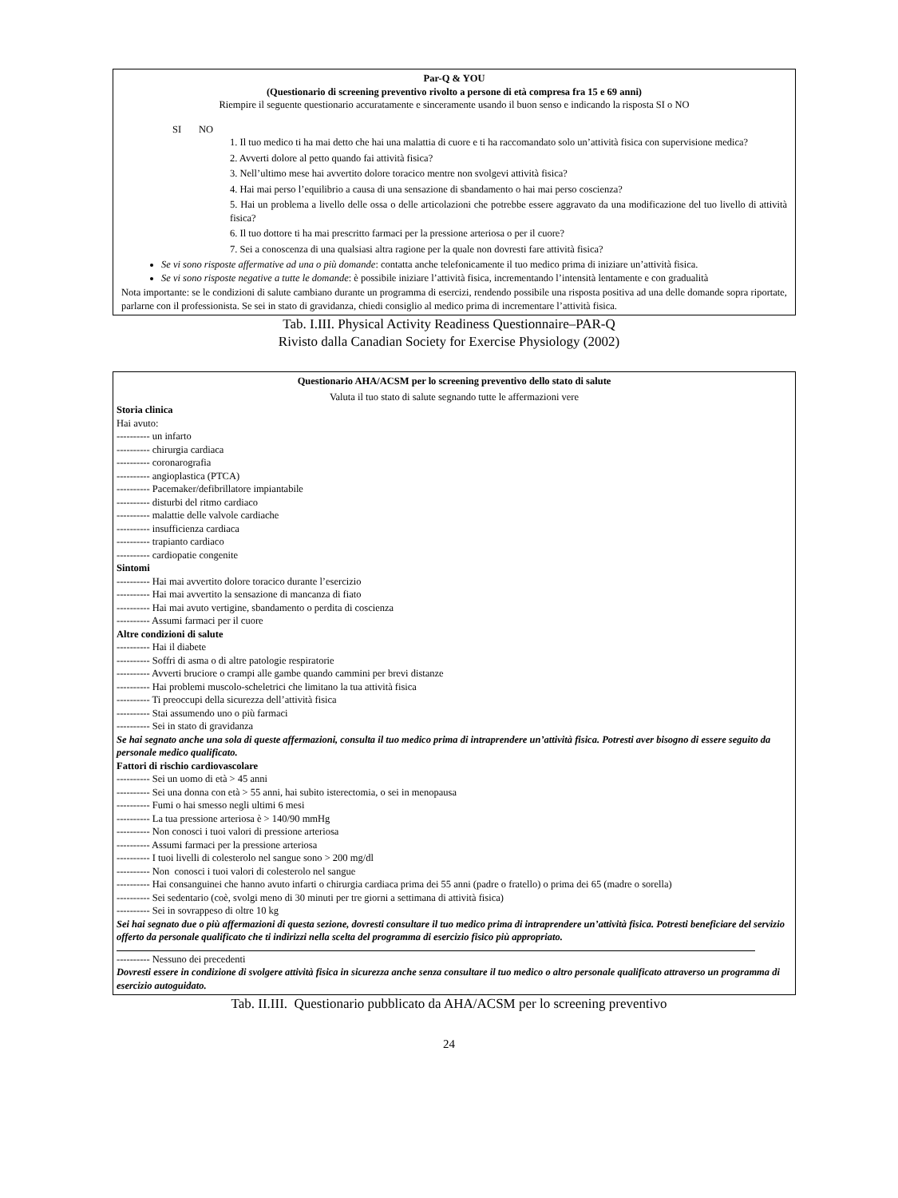Par-Q & YOU
(Questionario di screening preventivo rivolto a persone di età compresa fra 15 e 69 anni)
Riempire il seguente questionario accuratamente e sinceramente usando il buon senso e indicando la risposta SI o NO
SI NO
1. Il tuo medico ti ha mai detto che hai una malattia di cuore e ti ha raccomandato solo un’attività fisica con supervisione medica?
2. Avverti dolore al petto quando fai attività fisica?
3. Nell’ultimo mese hai avvertito dolore toracico mentre non svolgevi attività fisica?
4. Hai mai perso l’equilibrio a causa di una sensazione di sbandamento o hai mai perso coscienza?
5. Hai un problema a livello delle ossa o delle articolazioni che potrebbe essere aggravato da una modificazione del tuo livello di attività fisica?
6. Il tuo dottore ti ha mai prescritto farmaci per la pressione arteriosa o per il cuore?
7. Sei a conoscenza di una qualsiasi altra ragione per la quale non dovresti fare attività fisica?
Se vi sono risposte affermative ad una o più domande: contatta anche telefonicamente il tuo medico prima di iniziare un’attività fisica.
Se vi sono risposte negative a tutte le domande: è possibile iniziare l’attività fisica, incrementando l’intensità lentamente e con gradualità
Nota importante: se le condizioni di salute cambiano durante un programma di esercizi, rendendo possibile una risposta positiva ad una delle domande sopra riportate, parlarne con il professionista. Se sei in stato di gravidanza, chiedi consiglio al medico prima di incrementare l’attività fisica.
Tab. I.III. Physical Activity Readiness Questionnaire–PAR-Q
Rivisto dalla Canadian Society for Exercise Physiology (2002)
Questionario AHA/ACSM per lo screening preventivo dello stato di salute
Valuta il tuo stato di salute segnando tutte le affermazioni vere
Storia clinica
Hai avuto:
---------- un infarto
---------- chirurgia cardiaca
---------- coronarografia
---------- angioplastica (PTCA)
---------- Pacemaker/defibrillatore impiantabile
---------- disturbi del ritmo cardiaco
---------- malattie delle valvole cardiache
---------- insufficienza cardiaca
---------- trapianto cardiaco
---------- cardiopatie congenite
Sintomi
---------- Hai mai avvertito dolore toracico durante l’esercizio
---------- Hai mai avvertito la sensazione di mancanza di fiato
---------- Hai mai avuto vertigine, sbandamento o perdita di coscienza
---------- Assumi farmaci per il cuore
Altre condizioni di salute
---------- Hai il diabete
---------- Soffri di asma o di altre patologie respiratorie
---------- Avverti bruciore o crampi alle gambe quando cammini per brevi distanze
---------- Hai problemi muscolo-scheletrici che limitano la tua attività fisica
---------- Ti preoccupi della sicurezza dell’attività fisica
---------- Stai assumendo uno o più farmaci
---------- Sei in stato di gravidanza
Se hai segnato anche una sola di queste affermazioni, consulta il tuo medico prima di intraprendere un’attività fisica. Potresti aver bisogno di essere seguito da personale medico qualificato.
Fattori di rischio cardiovascolare
---------- Sei un uomo di età > 45 anni
---------- Sei una donna con età > 55 anni, hai subito isterectomia, o sei in menopausa
---------- Fumi o hai smesso negli ultimi 6 mesi
---------- La tua pressione arteriosa è > 140/90 mmHg
---------- Non conosci i tuoi valori di pressione arteriosa
---------- Assumi farmaci per la pressione arteriosa
---------- I tuoi livelli di colesterolo nel sangue sono > 200 mg/dl
---------- Non conosci i tuoi valori di colesterolo nel sangue
---------- Hai consanguinei che hanno avuto infarti o chirurgia cardiaca prima dei 55 anni (padre o fratello) o prima dei 65 (madre o sorella)
---------- Sei sedentario (coè, svolgi meno di 30 minuti per tre giorni a settimana di attività fisica)
---------- Sei in sovrappeso di oltre 10 kg
Sei hai segnato due o più affermazioni di questa sezione, dovresti consultare il tuo medico prima di intraprendere un’attività fisica. Potresti beneficiare del servizio offerto da personale qualificato che ti indirizzi nella scelta del programma di esercizio fisico più appropriato.
---------- Nessuno dei precedenti
Dovresti essere in condizione di svolgere attività fisica in sicurezza anche senza consultare il tuo medico o altro personale qualificato attraverso un programma di esercizio autoguidato.
Tab. II.III. Questionario pubblicato da AHA/ACSM per lo screening preventivo
24